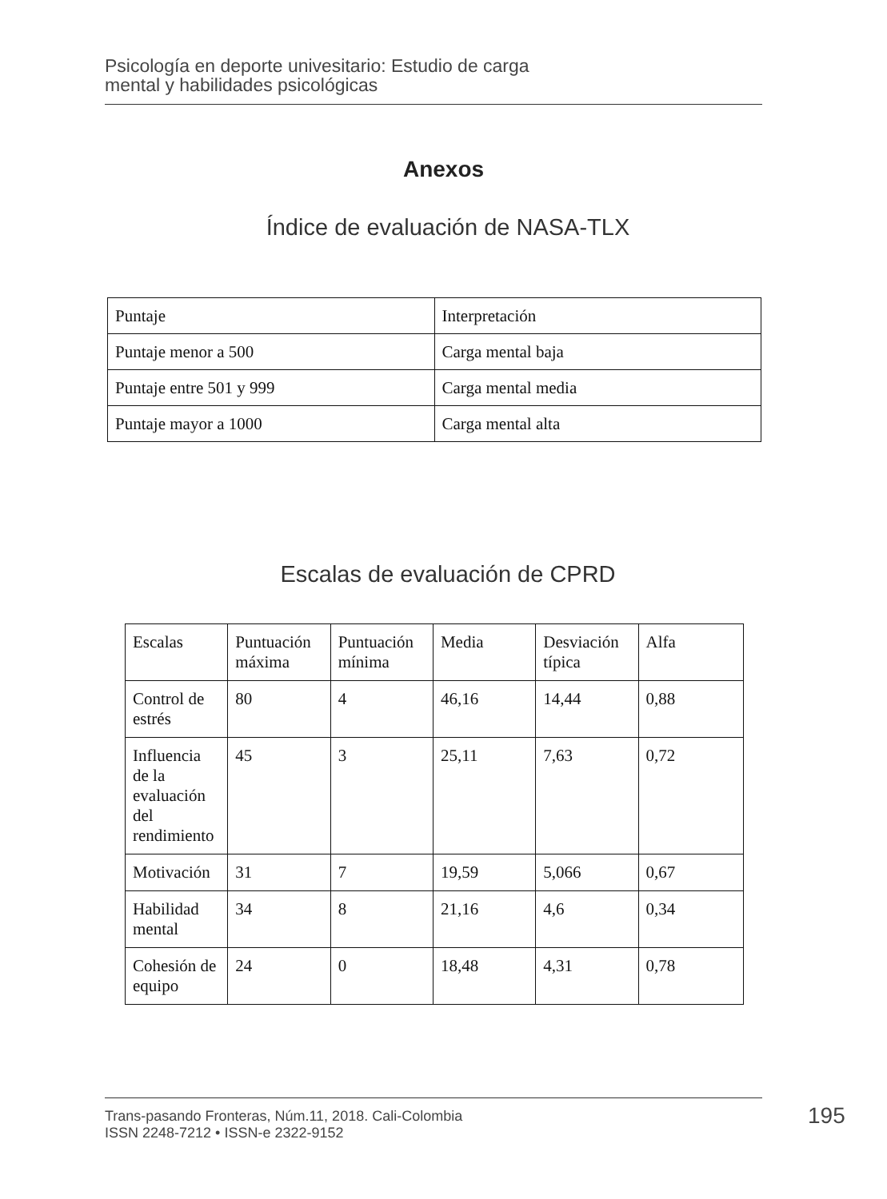Psicología en deporte univesitario: Estudio de carga
mental y habilidades psicológicas
Anexos
Índice de evaluación de NASA-TLX
| Puntaje | Interpretación |
| --- | --- |
| Puntaje menor a 500 | Carga mental baja |
| Puntaje entre 501 y 999 | Carga mental media |
| Puntaje mayor a 1000 | Carga mental alta |
Escalas de evaluación de CPRD
| Escalas | Puntuación máxima | Puntuación mínima | Media | Desviación típica | Alfa |
| --- | --- | --- | --- | --- | --- |
| Control de estrés | 80 | 4 | 46,16 | 14,44 | 0,88 |
| Influencia de la evaluación del rendimiento | 45 | 3 | 25,11 | 7,63 | 0,72 |
| Motivación | 31 | 7 | 19,59 | 5,066 | 0,67 |
| Habilidad mental | 34 | 8 | 21,16 | 4,6 | 0,34 |
| Cohesión de equipo | 24 | 0 | 18,48 | 4,31 | 0,78 |
Trans-pasando Fronteras, Núm.11, 2018. Cali-Colombia
ISSN 2248-7212 • ISSN-e 2322-9152
195